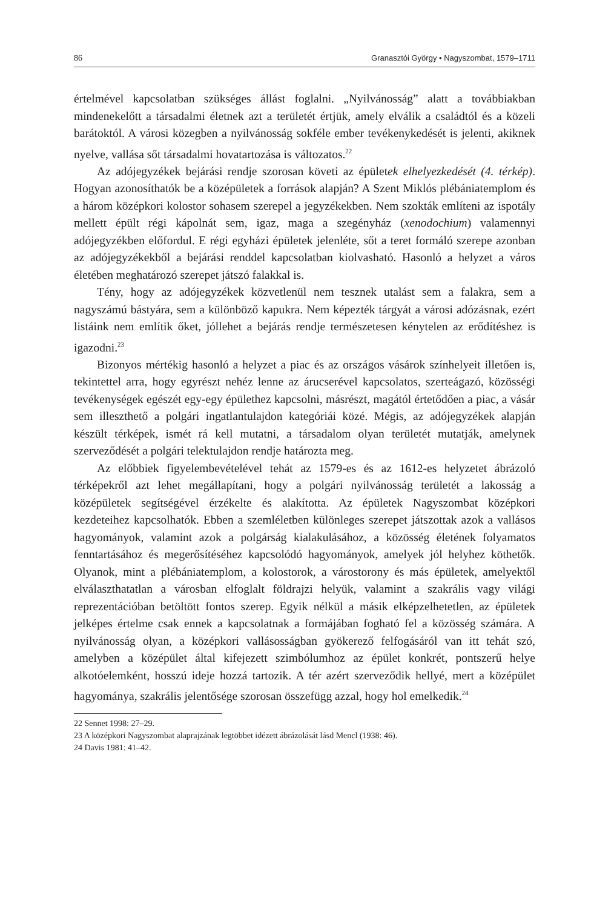86 Granasztói György • Nagyszombat, 1579–1711
értelmével kapcsolatban szükséges állást foglalni. „Nyilvánosság” alatt a továbbiakban mindenekelőtt a társadalmi életnek azt a területét értjük, amely elválik a családtól és a közeli barátoktól. A városi közegben a nyilvánosság sokféle ember tevékenykedését is jelenti, akiknek nyelve, vallása sőt társadalmi hovatartozása is változatos.<sup>22</sup>
Az adójegyzékek bejárási rendje szorosan követi az épületek elhelyezkedését (4. térkép). Hogyan azonosíthatók be a középületek a források alapján? A Szent Miklós plébániatemplom és a három középkori kolostor sohasem szerepel a jegyzékekben. Nem szokták említeni az ispotály mellett épült régi kápolnát sem, igaz, maga a szegényház (xenodochium) valamennyi adójegyzékben előfordul. E régi egyházi épületek jelenléte, sőt a teret formáló szerepe azonban az adójegyzékekből a bejárási renddel kapcsolatban kiolvasható. Hasonló a helyzet a város életében meghatározó szerepet játszó falakkal is.
Tény, hogy az adójegyzékek közvetlenül nem tesznek utalást sem a falakra, sem a nagyszámú bástyára, sem a különböző kapukra. Nem képezték tárgyát a városi adózásnak, ezért listáink nem említik őket, jóllehet a bejárás rendje természetesen kénytelen az erődítéshez is igazodni.<sup>23</sup>
Bizonyos mértékig hasonló a helyzet a piac és az országos vásárok színhelyeit illetően is, tekintettel arra, hogy egyrészt nehéz lenne az árucserével kapcsolatos, szerteágazó, közösségi tevékenységek egészét egy-egy épülethez kapcsolni, másrészt, magától értetődően a piac, a vásár sem illeszthető a polgári ingatlantulajdon kategóriái közé. Mégis, az adójegyzékek alapján készült térképek, ismét rá kell mutatni, a társadalom olyan területét mutatják, amelynek szerveződését a polgári telektulajdon rendje határozta meg.
Az előbbiek figyelembevételével tehát az 1579-es és az 1612-es helyzetet ábrázoló térképekről azt lehet megállapítani, hogy a polgári nyilvánosság területét a lakosság a középületek segítségével érzékelte és alakította. Az épületek Nagyszombat középkori kezdeteihez kapcsolhatók. Ebben a szemléletben különleges szerepet játszottak azok a vallásos hagyományok, valamint azok a polgárság kialakulásához, a közösség életének folyamatos fenntartásához és megerősítéséhez kapcsolódó hagyományok, amelyek jól helyhez köthetők. Olyanok, mint a plébániatemplom, a kolostorok, a várostorony és más épületek, amelyektől elválaszthatatlan a városban elfoglalt földrajzi helyük, valamint a szakrális vagy világi reprezentációban betöltött fontos szerep. Egyik nélkül a másik elképzelhetetlen, az épületek jelképes értelme csak ennek a kapcsolatnak a formájában fogható fel a közösség számára. A nyilvánosság olyan, a középkori vallásosságban gyökerező felfogásáról van itt tehát szó, amelyben a középület által kifejezett szimbólumhoz az épület konkrét, pontszerű helye alkotóelemként, hosszú ideje hozzá tartozik. A tér azért szerveződik hellyé, mert a középület hagyománya, szakrális jelentősége szorosan összefügg azzal, hogy hol emelkedik.<sup>24</sup>
22 Sennet 1998: 27–29.
23 A középkori Nagyszombat alaprajzának legtöbbet idézett ábrázolását lásd Mencl (1938: 46).
24 Davis 1981: 41–42.